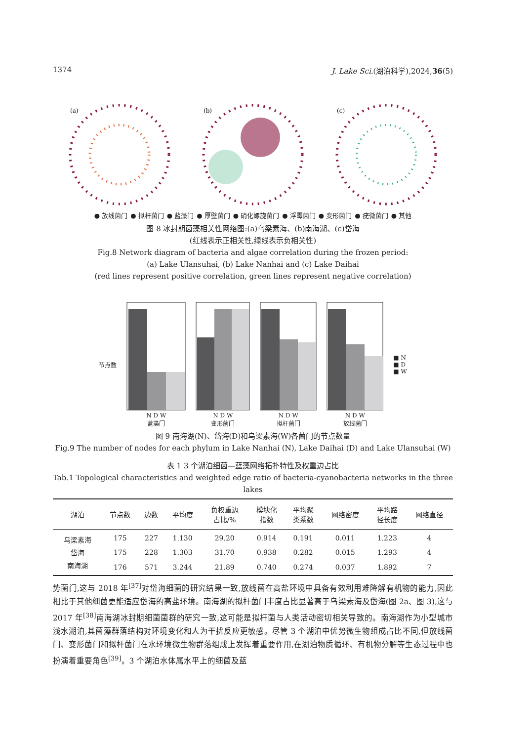1374 J. Lake Sci.(湖泊科学),2024,36(5)
(a)
(b)
(c)
● 放线菌门 ● 拟杆菌门 ● 蓝藻门 ● 厚壁菌门 ● 硝化螺旋菌门 ● 浮霉菌门 ● 变形菌门 ● 疣微菌门 ● 其他
图 8 冰封期菌藻相关性网络图:(a)乌梁素海、(b)南海湖、(c)岱海
(红线表示正相关性,绿线表示负相关性)
Fig.8 Network diagram of bacteria and algae correlation during the frozen period:
(a) Lake Ulansuhai, (b) Lake Nanhai and (c) Lake Daihai
(red lines represent positive correlation, green lines represent negative correlation)
节点数
N D W
蓝藻门
N D W
变形菌门
N D W
拟杆菌门
N D W
放线菌门
■ N
■ D
■ W
图 9 南海湖(N)、岱海(D)和乌梁素海(W)各菌门的节点数量
Fig.9 The number of nodes for each phylum in Lake Nanhai (N), Lake Daihai (D) and Lake Ulansuhai (W)
表 1 3 个湖泊细菌—蓝藻网络拓扑特性及权重边占比
Tab.1 Topological characteristics and weighted edge ratio of bacteria-cyanobacteria networks in the three lakes
| 湖泊 | 节点数 | 边数 | 平均度 | 负权重边 占比/% | 模块化 指数 | 平均聚 类系数 | 网络密度 | 平均路 径长度 | 网络直径 |
| --- | --- | --- | --- | --- | --- | --- | --- | --- | --- |
| 乌梁素海 | 175 | 227 | 1.130 | 29.20 | 0.914 | 0.191 | 0.011 | 1.223 | 4 |
| 岱海 | 175 | 228 | 1.303 | 31.70 | 0.938 | 0.282 | 0.015 | 1.293 | 4 |
| 南海湖 | 176 | 571 | 3.244 | 21.89 | 0.740 | 0.274 | 0.037 | 1.892 | 7 |
势菌门,这与 2018 年<sup>[37]</sup>对岱海细菌的研究结果一致,放线菌在高盐环境中具备有效利用难降解有机物的能力,因此相比于其他细菌更能适应岱海的高盐环境。南海湖的拟杆菌门丰度占比显著高于乌梁素海及岱海(图 2a、图 3),这与 2017 年<sup>[38]</sup>南海湖冰封期细菌菌群的研究一致,这可能是拟杆菌与人类活动密切相关导致的。南海湖作为小型城市浅水湖泊,其菌藻群落结构对环境变化和人为干扰反应更敏感。尽管 3 个湖泊中优势微生物组成占比不同,但放线菌门、变形菌门和拟杆菌门在水环境微生物群落组成上发挥着重要作用,在湖泊物质循环、有机物分解等生态过程中也扮演着重要角色<sup>[39]</sup>。3 个湖泊水体属水平上的细菌及蓝